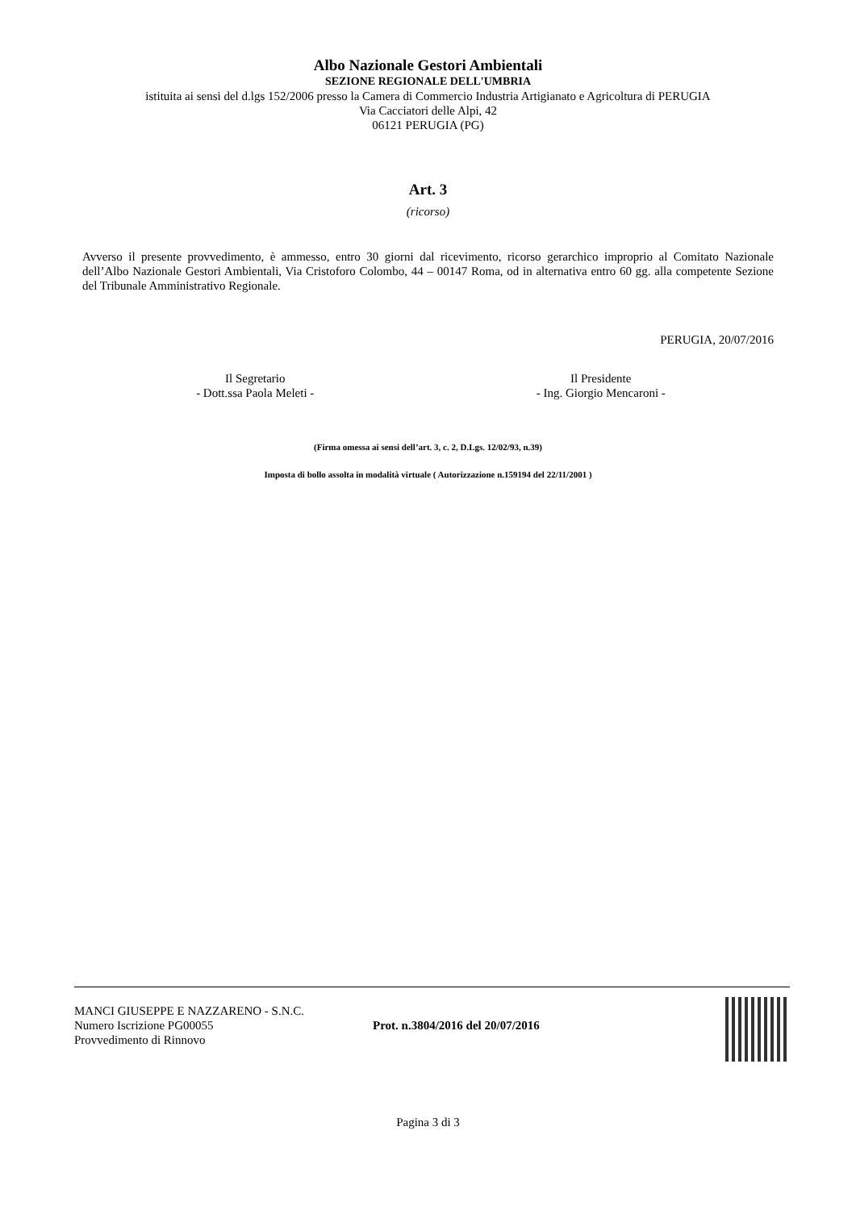Albo Nazionale Gestori Ambientali
SEZIONE REGIONALE DELL'UMBRIA
istituita ai sensi del d.lgs 152/2006 presso la Camera di Commercio Industria Artigianato e Agricoltura di PERUGIA
Via Cacciatori delle Alpi, 42
06121 PERUGIA (PG)
Art. 3
(ricorso)
Avverso il presente provvedimento, è ammesso, entro 30 giorni dal ricevimento, ricorso gerarchico improprio al Comitato Nazionale dell’Albo Nazionale Gestori Ambientali, Via Cristoforo Colombo, 44 – 00147 Roma, od in alternativa entro 60 gg. alla competente Sezione del Tribunale Amministrativo Regionale.
PERUGIA, 20/07/2016
Il Segretario
- Dott.ssa Paola Meleti -
Il Presidente
- Ing. Giorgio Mencaroni -
(Firma omessa ai sensi dell’art. 3, c. 2, D.Lgs. 12/02/93, n.39)
Imposta di bollo assolta in modalità virtuale ( Autorizzazione n.159194 del 22/11/2001 )
MANCI GIUSEPPE E NAZZARENO - S.N.C.
Numero Iscrizione PG00055
Provvedimento di Rinnovo
Prot. n.3804/2016 del 20/07/2016
Pagina 3 di 3